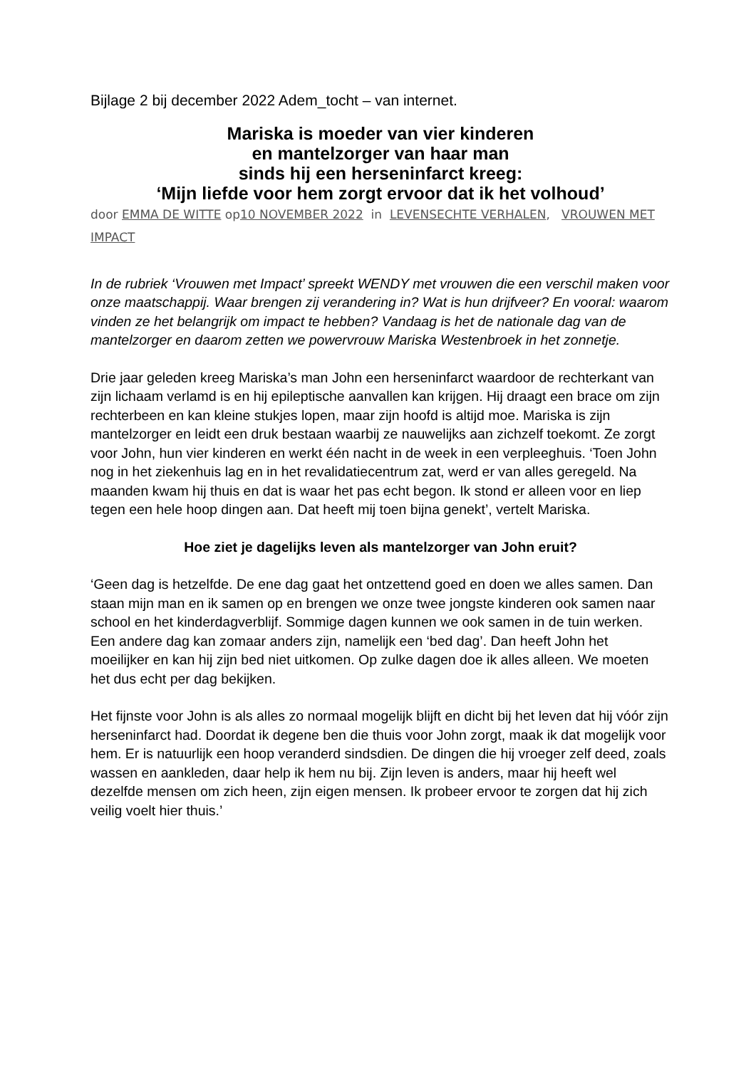Bijlage 2 bij december 2022 Adem_tocht – van internet.
Mariska is moeder van vier kinderen
en mantelzorger van haar man
sinds hij een herseninfarct kreeg:
‘Mijn liefde voor hem zorgt ervoor dat ik het volhoud’
door EMMA DE WITTE op10 NOVEMBER 2022 in LEVENSECHTE VERHALEN, VROUWEN MET IMPACT
In de rubriek ‘Vrouwen met Impact’ spreekt WENDY met vrouwen die een verschil maken voor onze maatschappij. Waar brengen zij verandering in? Wat is hun drijfveer? En vooral: waarom vinden ze het belangrijk om impact te hebben? Vandaag is het de nationale dag van de mantelzorger en daarom zetten we powervrouw Mariska Westenbroek in het zonnetje.
Drie jaar geleden kreeg Mariska’s man John een herseninfarct waardoor de rechterkant van zijn lichaam verlamd is en hij epileptische aanvallen kan krijgen. Hij draagt een brace om zijn rechterbeen en kan kleine stukjes lopen, maar zijn hoofd is altijd moe. Mariska is zijn mantelzorger en leidt een druk bestaan waarbij ze nauwelijks aan zichzelf toekomt. Ze zorgt voor John, hun vier kinderen en werkt één nacht in de week in een verpleeghuis. ‘Toen John nog in het ziekenhuis lag en in het revalidatiecentrum zat, werd er van alles geregeld. Na maanden kwam hij thuis en dat is waar het pas echt begon. Ik stond er alleen voor en liep tegen een hele hoop dingen aan. Dat heeft mij toen bijna genekt’, vertelt Mariska.
Hoe ziet je dagelijks leven als mantelzorger van John eruit?
‘Geen dag is hetzelfde. De ene dag gaat het ontzettend goed en doen we alles samen. Dan staan mijn man en ik samen op en brengen we onze twee jongste kinderen ook samen naar school en het kinderdagverblijf. Sommige dagen kunnen we ook samen in de tuin werken. Een andere dag kan zomaar anders zijn, namelijk een ‘bed dag’. Dan heeft John het moeilijker en kan hij zijn bed niet uitkomen. Op zulke dagen doe ik alles alleen. We moeten het dus echt per dag bekijken.
Het fijnste voor John is als alles zo normaal mogelijk blijft en dicht bij het leven dat hij vóór zijn herseninfarct had. Doordat ik degene ben die thuis voor John zorgt, maak ik dat mogelijk voor hem. Er is natuurlijk een hoop veranderd sindsdien. De dingen die hij vroeger zelf deed, zoals wassen en aankleden, daar help ik hem nu bij. Zijn leven is anders, maar hij heeft wel dezelfde mensen om zich heen, zijn eigen mensen. Ik probeer ervoor te zorgen dat hij zich veilig voelt hier thuis.’